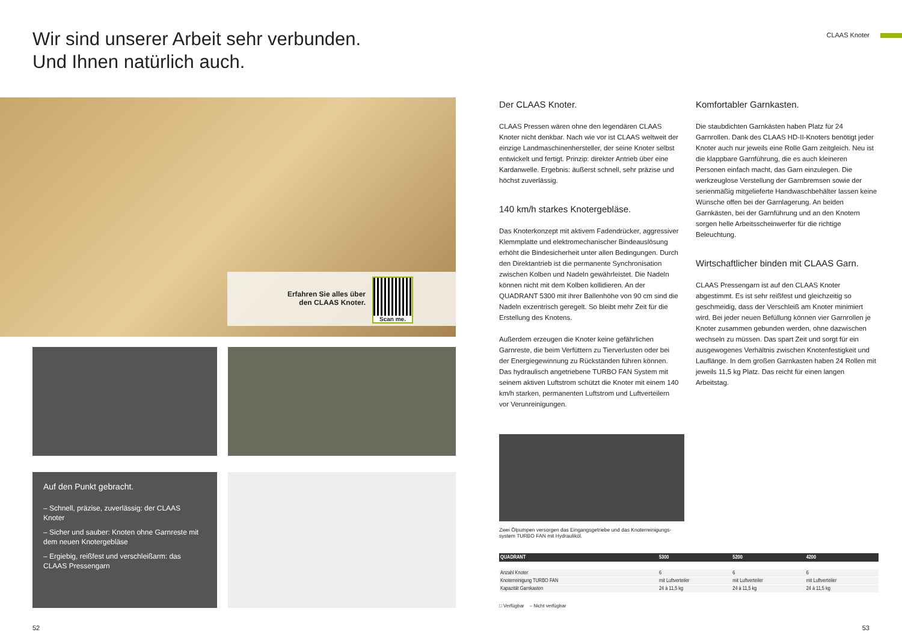Wir sind unserer Arbeit sehr verbunden.
Und Ihnen natürlich auch.
CLAAS Knoter
Erfahren Sie alles über
den CLAAS Knoter.
Scan me.
Auf den Punkt gebracht.
– Schnell, präzise, zuverlässig: der CLAAS Knoter
– Sicher und sauber: Knoten ohne Garnreste mit dem neuen Knotergebläse
– Ergiebig, reißfest und verschleißarm: das CLAAS Pressengarn
Der CLAAS Knoter.
CLAAS Pressen wären ohne den legendären CLAAS Knoter nicht denkbar. Nach wie vor ist CLAAS weltweit der einzige Landmaschinenhersteller, der seine Knoter selbst entwickelt und fertigt. Prinzip: direkter Antrieb über eine Kardanwelle. Ergebnis: äußerst schnell, sehr präzise und höchst zuverlässig.
140 km/h starkes Knotergebläse.
Das Knoterkonzept mit aktivem Fadendrücker, aggressiver Klemmplatte und elektromechanischer Bindeauslösung erhöht die Bindesicherheit unter allen Bedingungen. Durch den Direkt­antrieb ist die permanente Synchronisation zwischen Kolben und Nadeln gewährleistet. Die Nadeln können nicht mit dem Kolben kollidieren. An der QUADRANT 5300 mit ihrer Ballen­höhe von 90 cm sind die Nadeln exzentrisch geregelt. So bleibt mehr Zeit für die Erstellung des Knotens.
Außerdem erzeugen die Knoter keine gefährlichen Garnreste, die beim Verfüttern zu Tierverlusten oder bei der Energiegewin­nung zu Rückständen führen können. Das hydraulisch ange­triebene TURBO FAN System mit seinem aktiven Luftstrom schützt die Knoter mit einem 140 km/h starken, permanenten Luftstrom und Luftverteilern vor Verunreinigungen.
Komfortabler Garnkasten.
Die staubdichten Garnkästen haben Platz für 24 Garnrollen. Dank des CLAAS HD-II-Knoters benötigt jeder Knoter auch nur jeweils eine Rolle Garn zeitgleich. Neu ist die klappbare Garnführung, die es auch kleineren Personen einfach macht, das Garn einzulegen. Die werkzeuglose Verstellung der Garn­bremsen sowie der serienmäßig mitgelieferte Handwaschbe­hälter lassen keine Wünsche offen bei der Garnlagerung. An beiden Garnkästen, bei der Garnführung und an den Knotern sorgen helle Arbeitsscheinwerfer für die richtige Beleuchtung.
Wirtschaftlicher binden mit CLAAS Garn.
CLAAS Pressengarn ist auf den CLAAS Knoter abgestimmt. Es ist sehr reißfest und gleichzeitig so geschmeidig, dass der Verschleiß am Knoter minimiert wird. Bei jeder neuen Befüllung können vier Garnrollen je Knoter zusammen gebunden werden, ohne dazwischen wechseln zu müssen. Das spart Zeit und sorgt für ein ausgewogenes Verhältnis zwischen Knotenfestig­keit und Lauflänge. In dem großen Garnkasten haben 24 Rollen mit jeweils 11,5 kg Platz. Das reicht für einen langen Arbeitstag.
Zwei Ölpumpen versorgen das Eingangsgetriebe und das Knoterreinigungs­system TURBO FAN mit Hydrauliköl.
| QUADRANT | 5300 | 5200 | 4200 |
| --- | --- | --- | --- |
| Anzahl Knoter | 6 | 6 | 6 |
| Knoterreinigung TURBO FAN | mit Luftverteiler | mit Luftverteiler | mit Luftverteiler |
| Kapazität Garnkasten | 24 à 11,5 kg | 24 à 11,5 kg | 24 à 11,5 kg |
□ Verfügbar – Nicht verfügbar
52 53